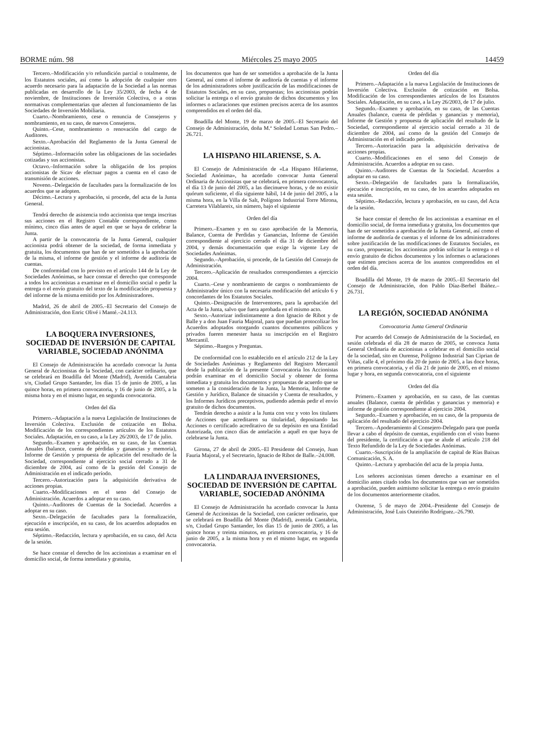BORME núm. 98 Miércoles 25 mayo 2005 14459
Tercero.–Modificación y/o refundición parcial o totalmente, de los Estatutos sociales, así como la adopción de cualquier otro acuerdo necesario para la adaptación de la Sociedad a las normas publicadas en desarrollo de la Ley 35/2003, de fecha 4 de noviembre, de Instituciones de Inversión Colectiva, o a otras normativas complementarias que afecten al funcionamiento de las Sociedades de Inversión Mobiliaria.
Cuarto.–Nombramiento, cese o renuncia de Consejeros y nombramiento, en su caso, de nuevos Consejeros.
Quinto.–Cese, nombramiento o renovación del cargo de Auditores.
Sexto.–Aprobación del Reglamento de la Junta General de accionistas.
Séptimo.–Información sobre las obligaciones de las sociedades cotizadas y sus accionistas.
Octavo.–Información sobre la obligación de los propios accionistas de Sicav de efectuar pagos a cuenta en el caso de transmisión de acciones.
Noveno.–Delegación de facultades para la formalización de los acuerdos que se adopten.
Décimo.–Lectura y aprobación, si procede, del acta de la Junta General.
Tendrá derecho de asistencia todo accionista que tenga inscritas sus acciones en el Registro Contable correspondiente, como mínimo, cinco días antes de aquel en que se haya de celebrar la Junta.
A partir de la convocatoria de la Junta General, cualquier accionista podrá obtener de la sociedad, de forma inmediata y gratuita, los documentos que han de ser sometidos a la aprobación de la misma, el informe de gestión y el informe de auditoría de cuentas.
De conformidad con lo previsto en el artículo 144 de la Ley de Sociedades Anónimas, se hace constar el derecho que corresponde a todos los accionistas a examinar en el domicilio social o pedir la entrega o el envío gratuito del texto de la modificación propuesta y del informe de la misma emitido por los Administradores.
Madrid, 26 de abril de 2005.–El Secretario del Consejo de Administración, don Enric Olivé i Manté.–24.113.
LA BOQUERA INVERSIONES, SOCIEDAD DE INVERSIÓN DE CAPITAL VARIABLE, SOCIEDAD ANÓNIMA
El Consejo de Administración ha acordado convocar la Junta General de Accionistas de la Sociedad, con carácter ordinario, que se celebrará en Boadilla del Monte (Madrid), Avenida Cantabria s/n, Ciudad Grupo Santander, los días 15 de junio de 2005, a las quince horas, en primera convocatoria, y 16 de junio de 2005, a la misma hora y en el mismo lugar, en segunda convocatoria.
Orden del día
Primero.–Adaptación a la nueva Legislación de Instituciones de Inversión Colectiva. Exclusión de cotización en Bolsa. Modificación de los correspondientes artículos de los Estatutos Sociales. Adaptación, en su caso, a la Ley 26/2003, de 17 de julio.
Segundo.–Examen y aprobación, en su caso, de las Cuentas Anuales (balance, cuenta de pérdidas y ganancias y memoria), Informe de Gestión y propuesta de aplicación del resultado de la Sociedad, correspondiente al ejercicio social cerrado a 31 de diciembre de 2004, así como de la gestión del Consejo de Administración en el indicado período.
Tercero.–Autorización para la adquisición derivativa de acciones propias.
Cuarto.–Modificaciones en el seno del Consejo de Administración. Acuerdos a adoptar en su caso.
Quinto.–Auditores de Cuentas de la Sociedad. Acuerdos a adoptar en su caso.
Sexto.–Delegación de facultades para la formalización, ejecución e inscripción, en su caso, de los acuerdos adoptados en esta sesión.
Séptimo.–Redacción, lectura y aprobación, en su caso, del Acta de la sesión.
Se hace constar el derecho de los accionistas a examinar en el domicilio social, de forma inmediata y gratuita,
los documentos que han de ser sometidos a aprobación de la Junta General, así como el informe de auditoría de cuentas y el informe de los administradores sobre justificación de las modificaciones de Estatutos Sociales, en su caso, propuestas; los accionistas podrán solicitar la entrega o el envío gratuito de dichos documentos y los informes o aclaraciones que estimen precisos acerca de los asuntos comprendidos en el orden del día.
Boadilla del Monte, 19 de marzo de 2005.–El Secretario del Consejo de Administración, doña M.ª Soledad Lomas San Pedro.–26.721.
LA HISPANO HILARIENSE, S. A.
El Consejo de Administración de «La Hispano Hilariense, Sociedad Anónima», ha acordado convocar Junta General Ordinaria de Accionistas que se celebrará, en primera convocatoria, el día 13 de junio del 2005, a las diecinueve horas, y de no existir quórum suficiente, el día siguiente hábil, 14 de junio del 2005, a la misma hora, en la Villa de Salt, Polígono Industrial Torre Mirona, Carretera Vilablareix, sin número, bajo el siguiente
Orden del día
Primero.–Examen y en su caso aprobación de la Memoria, Balance, Cuenta de Perdidas y Ganancias, Informe de Gestión correspondiente al ejercicio cerrado el día 31 de diciembre del 2004, y demás documentación que exige la vigente Ley de Sociedades Anónimas.
Segundo.–Aprobación, si procede, de la Gestión del Consejo de Administración.
Tercero.–Aplicación de resultados correspondientes a ejercicio 2004.
Cuarto.–Cese y nombramiento de cargos o nombramiento de Administrador único con la necesaria modificación del artículo 6 y concordantes de los Estatutos Sociales.
Quinto.–Designación de Interventores, para la aprobación del Acta de la Junta, salvo que fuera aprobada en el mismo acto.
Sexto.–Autorizar indistintamente a don Ignacio de Ribot y de Balle y a don Juan Fauria Majoral, para que puedan protocolizar los Acuerdos adoptados otorgando cuantos documentos públicos y privados fueren menester hasta su inscripción en el Registro Mercantil.
Séptimo.–Ruegos y Preguntas.
De conformidad con lo establecido en el artículo 212 de la Ley de Sociedades Anónimas y Reglamento del Registro Mercantil desde la publicación de la presente Convocatoria los Accionistas podrán examinar en el domicilio Social y obtener de forma inmediata y gratuita los documentos y propuestas de acuerdo que se someten a la consideración de la Junta, la Memoria, Informe de Gestión y Jurídico, Balance de situación y Cuenta de resultados, y los Informes Jurídicos preceptivos, pudiendo además pedir el envío gratuito de dichos documentos.
Tendrán derecho a asistir a la Junta con voz y voto los titulares de Acciones que acreditaren su titularidad, depositando las Acciones o certificado acreditativo de su depósito en una Entidad Autorizada, con cinco días de antelación a aquél en que haya de celebrarse la Junta.
Girona, 27 de abril de 2005.–El Presidente del Consejo, Juan Fauria Majoral, y el Secretario, Ignacio de Ribot de Balle.–24.008.
LA LINDARAJA INVERSIONES, SOCIEDAD DE INVERSIÓN DE CAPITAL VARIABLE, SOCIEDAD ANÓNIMA
El Consejo de Administración ha acordado convocar la Junta General de Accionistas de la Sociedad, con carácter ordinario, que se celebrará en Boadilla del Monte (Madrid), avenida Cantabria, s/n, Ciudad Grupo Santander, los días 15 de junio de 2005, a las quince horas y treinta minutos, en primera convocatoria, y 16 de junio de 2005, a la misma hora y en el mismo lugar, en segunda convocatoria.
Orden del día
Primero.–Adaptación a la nueva Legislación de Instituciones de Inversión Colectiva. Exclusión de cotización en Bolsa. Modificación de los correspondientes artículos de los Estatutos Sociales. Adaptación, en su caso, a la Ley 26/2003, de 17 de julio.
Segundo.–Examen y aprobación, en su caso, de las Cuentas Anuales (balance, cuenta de pérdidas y ganancias y memoria), Informe de Gestión y propuesta de aplicación del resultado de la Sociedad, correspondiente al ejercicio social cerrado a 31 de diciembre de 2004, así como de la gestión del Consejo de Administración en el indicado período.
Tercero.–Autorización para la adquisición derivativa de acciones propias.
Cuarto.–Modificaciones en el seno del Consejo de Administración. Acuerdos a adoptar en su caso.
Quinto.–Auditores de Cuentas de la Sociedad. Acuerdos a adoptar en su caso.
Sexto.–Delegación de facultades para la formalización, ejecución e inscripción, en su caso, de los acuerdos adoptados en esta sesión.
Séptimo.–Redacción, lectura y aprobación, en su caso, del Acta de la sesión.
Se hace constar el derecho de los accionistas a examinar en el domicilio social, de forma inmediata y gratuita, los documentos que han de ser sometidos a aprobación de la Junta General, así como el informe de auditoría de cuentas y el informe de los administradores sobre justificación de las modificaciones de Estatutos Sociales, en su caso, propuestas; los accionistas podrán solicitar la entrega o el envío gratuito de dichos documentos y los informes o aclaraciones que estimen precisos acerca de los asuntos comprendidos en el orden del día.
Boadilla del Monte, 19 de marzo de 2005.–El Secretario del Consejo de Administración, don Pablo Díaz-Berbel Ibáñez.–26.731.
LA REGIÓN, SOCIEDAD ANÓNIMA
Convocatoria Junta General Ordinaria
Por acuerdo del Consejo de Administración de la Sociedad, en sesión celebrada el día 28 de marzo de 2005, se convoca Junta General Ordinaria de accionistas a celebrar en el domicilio social de la sociedad, sito en Ourense, Polígono Industrial San Ciprian de Viñas, calle 4, el próximo día 20 de junio de 2005, a las doce horas, en primera convocatoria, y el día 21 de junio de 2005, en el mismo lugar y hora, en segunda convocatoria, con el siguiente
Orden del día
Primero.–Examen y aprobación, en su caso, de las cuentas anuales (Balance, cuenta de pérdidas y ganancias y memoria) e informe de gestión correspondiente al ejercicio 2004.
Segundo.–Examen y aprobación, en su caso, de la propuesta de aplicación del resultado del ejercicio 2004.
Tercero.–Apoderamiento al Consejero-Delegado para que pueda llevar a cabo el depósito de cuentas, expidiendo con el visto bueno del presidente, la certificación a que se alude el artículo 218 del Texto Refundido de la Ley de Sociedades Anónimas.
Cuarto.–Suscripción de la ampliación de capital de Rías Baixas Comunicación, S. A.
Quinto.–Lectura y aprobación del acta de la propia Junta.
Los señores accionistas tienen derecho a examinar en el domicilio antes citado todos los documentos que van ser sometidos a aprobación, pueden asimismo solicitar la entrega o envío gratuito de los documentos anteriormente citados.
Ourense, 5 de mayo de 2004.–Presidente del Consejo de Administración, José Luis Outeiriño Rodríguez.–26.790.